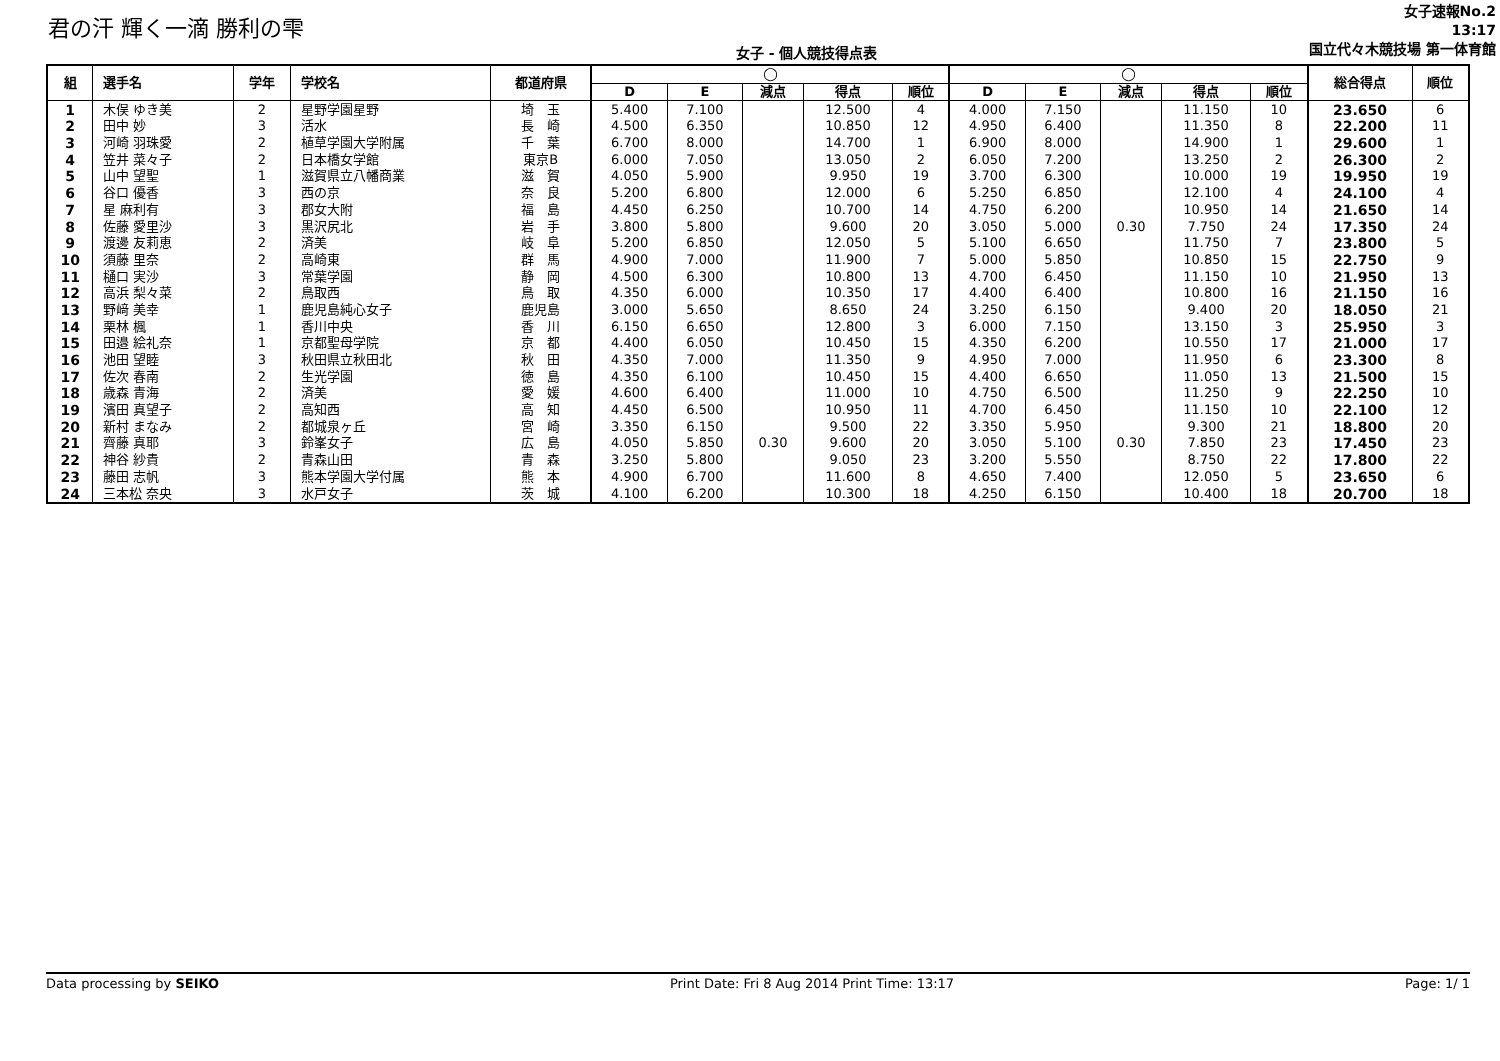君の汗 輝く一滴 勝利の雫
女子 - 個人競技得点表
女子速報No.2
13:17
国立代々木競技場 第一体育館
| 組 | 選手名 | 学年 | 学校名 | 都道府県 | ◯ | | | | | ◯ | | | | | 総合得点 | 順位 |
| --- | --- | --- | --- | --- | --- | --- | --- | --- | --- | --- | --- | --- | --- | --- | --- | --- |
| | | | | | D | E | 減点 | 得点 | 順位 | D | E | 減点 | 得点 | 順位 | | |
| 1 | 木俣 ゆき美 | 2 | 星野学園星野 | 埼 玉 | 5.400 | 7.100 | | 12.500 | 4 | 4.000 | 7.150 | | 11.150 | 10 | 23.650 | 6 |
| 2 | 田中 妙 | 3 | 活水 | 長 崎 | 4.500 | 6.350 | | 10.850 | 12 | 4.950 | 6.400 | | 11.350 | 8 | 22.200 | 11 |
| 3 | 河崎 羽珠愛 | 2 | 植草学園大学附属 | 千 葉 | 6.700 | 8.000 | | 14.700 | 1 | 6.900 | 8.000 | | 14.900 | 1 | 29.600 | 1 |
| 4 | 笠井 菜々子 | 2 | 日本橋女学館 | 東京B | 6.000 | 7.050 | | 13.050 | 2 | 6.050 | 7.200 | | 13.250 | 2 | 26.300 | 2 |
| 5 | 山中 望聖 | 1 | 滋賀県立八幡商業 | 滋 賀 | 4.050 | 5.900 | | 9.950 | 19 | 3.700 | 6.300 | | 10.000 | 19 | 19.950 | 19 |
| 6 | 谷口 優香 | 3 | 西の京 | 奈 良 | 5.200 | 6.800 | | 12.000 | 6 | 5.250 | 6.850 | | 12.100 | 4 | 24.100 | 4 |
| 7 | 星 麻利有 | 3 | 郡女大附 | 福 島 | 4.450 | 6.250 | | 10.700 | 14 | 4.750 | 6.200 | | 10.950 | 14 | 21.650 | 14 |
| 8 | 佐藤 愛里沙 | 3 | 黒沢尻北 | 岩 手 | 3.800 | 5.800 | | 9.600 | 20 | 3.050 | 5.000 | 0.30 | 7.750 | 24 | 17.350 | 24 |
| 9 | 渡邊 友莉恵 | 2 | 済美 | 岐 阜 | 5.200 | 6.850 | | 12.050 | 5 | 5.100 | 6.650 | | 11.750 | 7 | 23.800 | 5 |
| 10 | 須藤 里奈 | 2 | 高崎東 | 群 馬 | 4.900 | 7.000 | | 11.900 | 7 | 5.000 | 5.850 | | 10.850 | 15 | 22.750 | 9 |
| 11 | 樋口 実沙 | 3 | 常葉学園 | 静 岡 | 4.500 | 6.300 | | 10.800 | 13 | 4.700 | 6.450 | | 11.150 | 10 | 21.950 | 13 |
| 12 | 高浜 梨々菜 | 2 | 鳥取西 | 鳥 取 | 4.350 | 6.000 | | 10.350 | 17 | 4.400 | 6.400 | | 10.800 | 16 | 21.150 | 16 |
| 13 | 野﨑 美幸 | 1 | 鹿児島純心女子 | 鹿児島 | 3.000 | 5.650 | | 8.650 | 24 | 3.250 | 6.150 | | 9.400 | 20 | 18.050 | 21 |
| 14 | 栗林 楓 | 1 | 香川中央 | 香 川 | 6.150 | 6.650 | | 12.800 | 3 | 6.000 | 7.150 | | 13.150 | 3 | 25.950 | 3 |
| 15 | 田邉 絵礼奈 | 1 | 京都聖母学院 | 京 都 | 4.400 | 6.050 | | 10.450 | 15 | 4.350 | 6.200 | | 10.550 | 17 | 21.000 | 17 |
| 16 | 池田 望睦 | 3 | 秋田県立秋田北 | 秋 田 | 4.350 | 7.000 | | 11.350 | 9 | 4.950 | 7.000 | | 11.950 | 6 | 23.300 | 8 |
| 17 | 佐次 春南 | 2 | 生光学園 | 徳 島 | 4.350 | 6.100 | | 10.450 | 15 | 4.400 | 6.650 | | 11.050 | 13 | 21.500 | 15 |
| 18 | 歳森 青海 | 2 | 済美 | 愛 媛 | 4.600 | 6.400 | | 11.000 | 10 | 4.750 | 6.500 | | 11.250 | 9 | 22.250 | 10 |
| 19 | 濱田 真望子 | 2 | 高知西 | 高 知 | 4.450 | 6.500 | | 10.950 | 11 | 4.700 | 6.450 | | 11.150 | 10 | 22.100 | 12 |
| 20 | 新村 まなみ | 2 | 都城泉ヶ丘 | 宮 崎 | 3.350 | 6.150 | | 9.500 | 22 | 3.350 | 5.950 | | 9.300 | 21 | 18.800 | 20 |
| 21 | 齊藤 真耶 | 3 | 鈴峯女子 | 広 島 | 4.050 | 5.850 | 0.30 | 9.600 | 20 | 3.050 | 5.100 | 0.30 | 7.850 | 23 | 17.450 | 23 |
| 22 | 神谷 紗貴 | 2 | 青森山田 | 青 森 | 3.250 | 5.800 | | 9.050 | 23 | 3.200 | 5.550 | | 8.750 | 22 | 17.800 | 22 |
| 23 | 藤田 志帆 | 3 | 熊本学園大学付属 | 熊 本 | 4.900 | 6.700 | | 11.600 | 8 | 4.650 | 7.400 | | 12.050 | 5 | 23.650 | 6 |
| 24 | 三本松 奈央 | 3 | 水戸女子 | 茨 城 | 4.100 | 6.200 | | 10.300 | 18 | 4.250 | 6.150 | | 10.400 | 18 | 20.700 | 18 |
Data processing by SEIKO Print Date: Fri 8 Aug 2014 Print Time: 13:17 Page: 1/ 1